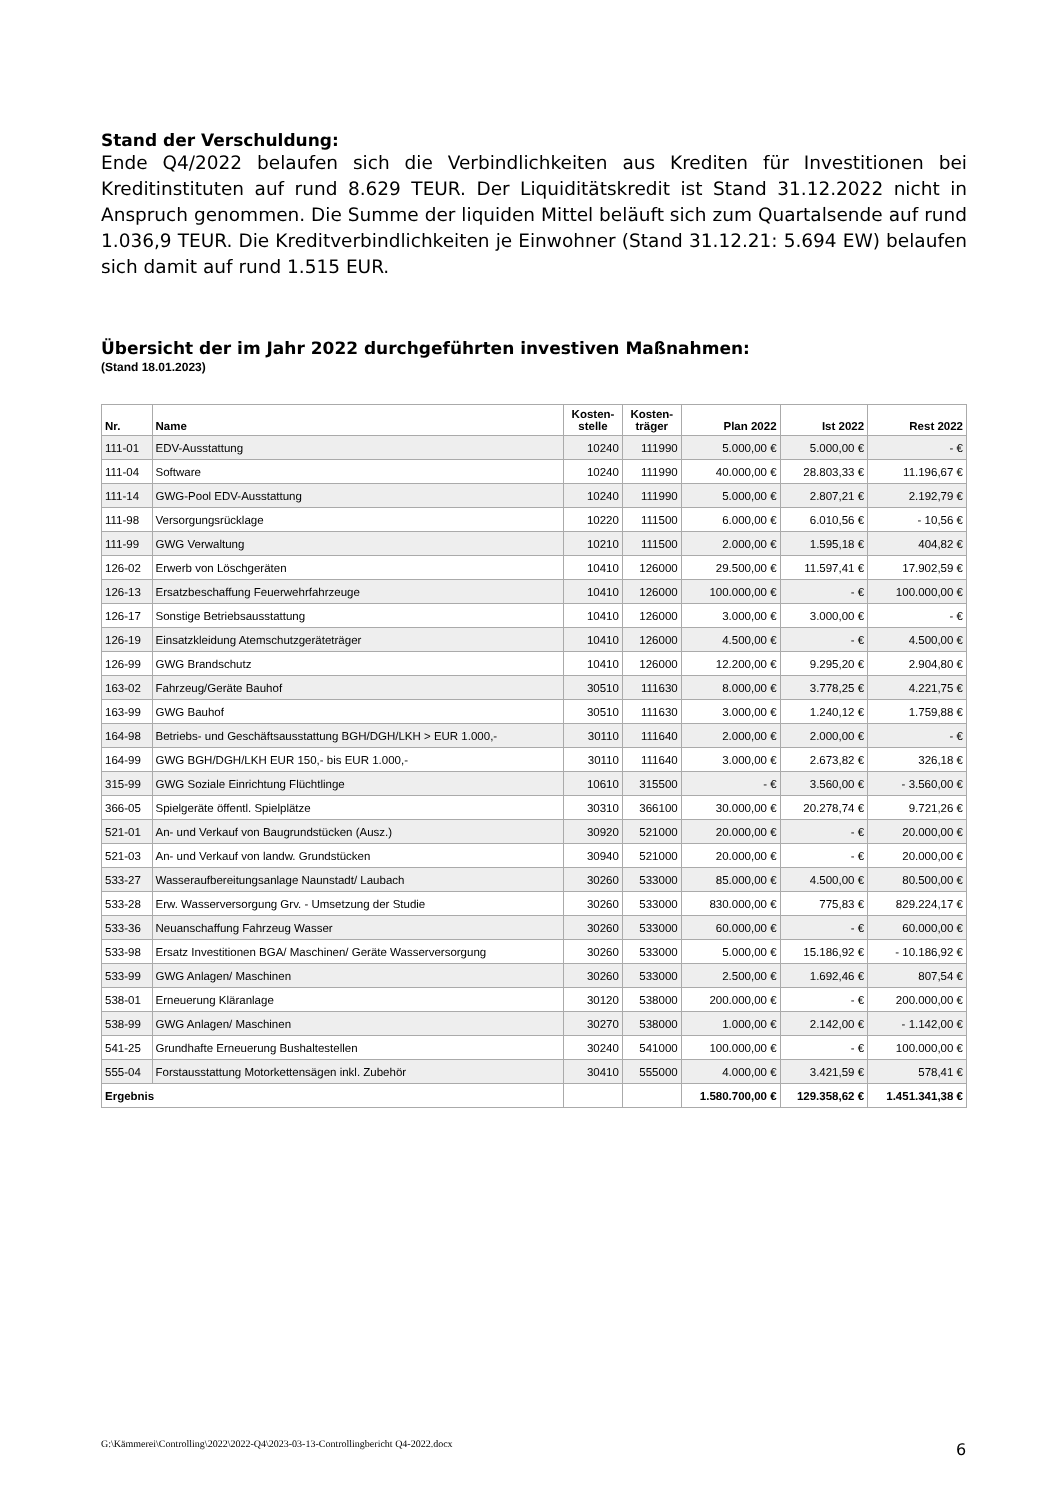Stand der Verschuldung:
Ende Q4/2022 belaufen sich die Verbindlichkeiten aus Krediten für Investitionen bei Kreditinstituten auf rund 8.629 TEUR. Der Liquiditätskredit ist Stand 31.12.2022 nicht in Anspruch genommen. Die Summe der liquiden Mittel beläuft sich zum Quartalsende auf rund 1.036,9 TEUR. Die Kreditverbindlichkeiten je Einwohner (Stand 31.12.21: 5.694 EW) belaufen sich damit auf rund 1.515 EUR.
Übersicht der im Jahr 2022 durchgeführten investiven Maßnahmen:
(Stand 18.01.2023)
| Nr. | Name | Kosten- stelle | Kosten- träger | Plan 2022 | Ist 2022 | Rest 2022 |
| --- | --- | --- | --- | --- | --- | --- |
| 111-01 | EDV-Ausstattung | 10240 | 111990 | 5.000,00 € | 5.000,00 € | - € |
| 111-04 | Software | 10240 | 111990 | 40.000,00 € | 28.803,33 € | 11.196,67 € |
| 111-14 | GWG-Pool EDV-Ausstattung | 10240 | 111990 | 5.000,00 € | 2.807,21 € | 2.192,79 € |
| 111-98 | Versorgungsrücklage | 10220 | 111500 | 6.000,00 € | 6.010,56 € | - 10,56 € |
| 111-99 | GWG Verwaltung | 10210 | 111500 | 2.000,00 € | 1.595,18 € | 404,82 € |
| 126-02 | Erwerb von Löschgeräten | 10410 | 126000 | 29.500,00 € | 11.597,41 € | 17.902,59 € |
| 126-13 | Ersatzbeschaffung Feuerwehrfahrzeuge | 10410 | 126000 | 100.000,00 € | - € | 100.000,00 € |
| 126-17 | Sonstige Betriebsausstattung | 10410 | 126000 | 3.000,00 € | 3.000,00 € | - € |
| 126-19 | Einsatzkleidung Atemschutzgeräteträger | 10410 | 126000 | 4.500,00 € | - € | 4.500,00 € |
| 126-99 | GWG Brandschutz | 10410 | 126000 | 12.200,00 € | 9.295,20 € | 2.904,80 € |
| 163-02 | Fahrzeug/Geräte Bauhof | 30510 | 111630 | 8.000,00 € | 3.778,25 € | 4.221,75 € |
| 163-99 | GWG Bauhof | 30510 | 111630 | 3.000,00 € | 1.240,12 € | 1.759,88 € |
| 164-98 | Betriebs- und Geschäftsausstattung BGH/DGH/LKH > EUR 1.000,- | 30110 | 111640 | 2.000,00 € | 2.000,00 € | - € |
| 164-99 | GWG BGH/DGH/LKH EUR 150,- bis EUR 1.000,- | 30110 | 111640 | 3.000,00 € | 2.673,82 € | 326,18 € |
| 315-99 | GWG Soziale Einrichtung Flüchtlinge | 10610 | 315500 | - € | 3.560,00 € | - 3.560,00 € |
| 366-05 | Spielgeräte öffentl. Spielplätze | 30310 | 366100 | 30.000,00 € | 20.278,74 € | 9.721,26 € |
| 521-01 | An- und Verkauf von Baugrundstücken (Ausz.) | 30920 | 521000 | 20.000,00 € | - € | 20.000,00 € |
| 521-03 | An- und Verkauf von landw. Grundstücken | 30940 | 521000 | 20.000,00 € | - € | 20.000,00 € |
| 533-27 | Wasseraufbereitungsanlage Naunstadt/ Laubach | 30260 | 533000 | 85.000,00 € | 4.500,00 € | 80.500,00 € |
| 533-28 | Erw. Wasserversorgung Grv. - Umsetzung der Studie | 30260 | 533000 | 830.000,00 € | 775,83 € | 829.224,17 € |
| 533-36 | Neuanschaffung Fahrzeug Wasser | 30260 | 533000 | 60.000,00 € | - € | 60.000,00 € |
| 533-98 | Ersatz Investitionen BGA/ Maschinen/ Geräte Wasserversorgung | 30260 | 533000 | 5.000,00 € | 15.186,92 € | - 10.186,92 € |
| 533-99 | GWG Anlagen/ Maschinen | 30260 | 533000 | 2.500,00 € | 1.692,46 € | 807,54 € |
| 538-01 | Erneuerung Kläranlage | 30120 | 538000 | 200.000,00 € | - € | 200.000,00 € |
| 538-99 | GWG Anlagen/ Maschinen | 30270 | 538000 | 1.000,00 € | 2.142,00 € | - 1.142,00 € |
| 541-25 | Grundhafte Erneuerung Bushaltestellen | 30240 | 541000 | 100.000,00 € | - € | 100.000,00 € |
| 555-04 | Forstausstattung Motorkettensägen inkl. Zubehör | 30410 | 555000 | 4.000,00 € | 3.421,59 € | 578,41 € |
| Ergebnis | | | | 1.580.700,00 € | 129.358,62 € | 1.451.341,38 € |
G:\Kämmerei\Controlling\2022\2022-Q4\2023-03-13-Controllingbericht Q4-2022.docx
6